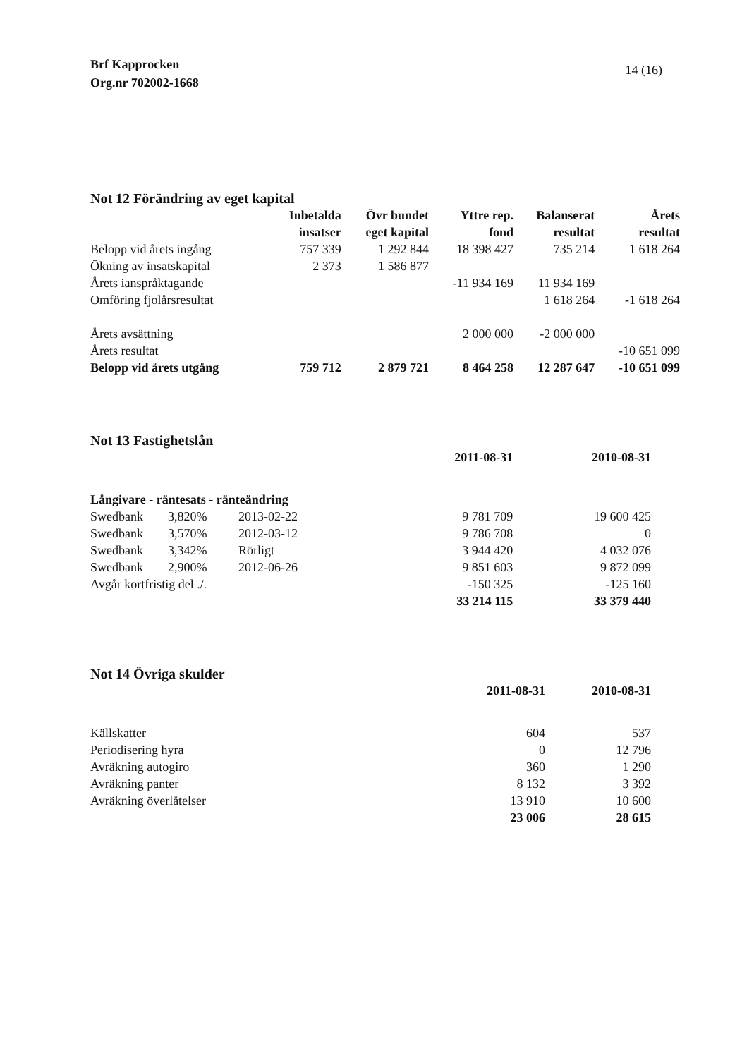Brf Kapprocken
Org.nr 702002-1668
14 (16)
Not 12 Förändring av eget kapital
| | Inbetalda insatser | Övr bundet eget kapital | Yttre rep. fond | Balanserat resultat | Årets resultat |
| --- | --- | --- | --- | --- | --- |
| Belopp vid årets ingång | 757 339 | 1 292 844 | 18 398 427 | 735 214 | 1 618 264 |
| Ökning av insatskapital | 2 373 | 1 586 877 | | | |
| Årets ianspråktagande | | | -11 934 169 | 11 934 169 | |
| Omföring fjolårsresultat | | | | 1 618 264 | -1 618 264 |
| Årets avsättning | | | 2 000 000 | -2 000 000 | |
| Årets resultat | | | | | -10 651 099 |
| Belopp vid årets utgång | 759 712 | 2 879 721 | 8 464 258 | 12 287 647 | -10 651 099 |
Not 13 Fastighetslån
| | | | 2011-08-31 | 2010-08-31 |
| --- | --- | --- | --- | --- |
| Långivare - räntesats - ränteändring | | | | |
| Swedbank | 3,820% | 2013-02-22 | 9 781 709 | 19 600 425 |
| Swedbank | 3,570% | 2012-03-12 | 9 786 708 | 0 |
| Swedbank | 3,342% | Rörligt | 3 944 420 | 4 032 076 |
| Swedbank | 2,900% | 2012-06-26 | 9 851 603 | 9 872 099 |
| Avgår kortfristig del ./. | | | -150 325 | -125 160 |
| | | | 33 214 115 | 33 379 440 |
Not 14 Övriga skulder
| | 2011-08-31 | 2010-08-31 |
| --- | --- | --- |
| Källskatter | 604 | 537 |
| Periodisering hyra | 0 | 12 796 |
| Avräkning autogiro | 360 | 1 290 |
| Avräkning panter | 8 132 | 3 392 |
| Avräkning överlåtelser | 13 910 | 10 600 |
| | 23 006 | 28 615 |